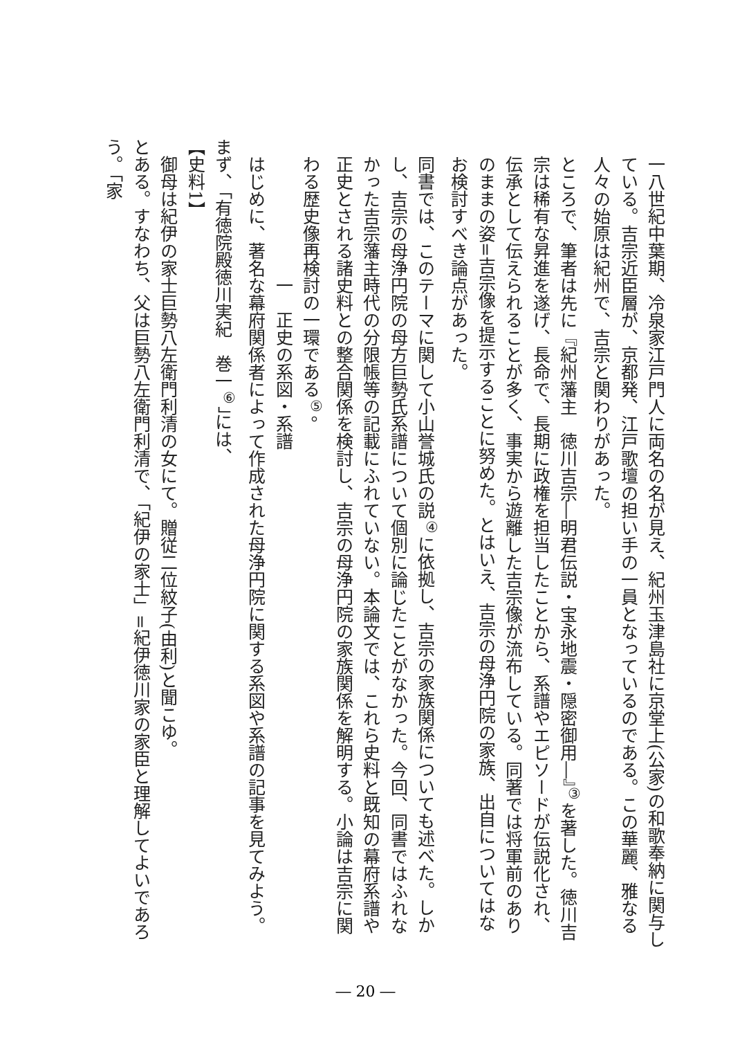一八世紀中葉期、冷泉家江戸門人に両名の名が見え、紀州玉津島社に京堂上(公家)の和歌奉納に関与している。吉宗近臣層が、京都発、江戸歌壇の担い手の一員となっているのである。この華麗、雅なる人々の始原は紀州で、吉宗と関わりがあった。
ところで、筆者は先に『紀州藩主　徳川吉宗―明君伝説・宝永地震・隠密御用―』<sup>③</sup>を著した。徳川吉宗は稀有な昇進を遂げ、長命で、長期に政権を担当したことから、系譜やエピソードが伝説化され、伝承として伝えられることが多く、事実から遊離した吉宗像が流布している。同著では将軍前のありのままの姿=吉宗像を提示することに努めた。とはいえ、吉宗の母浄円院の家族、出自についてはなお検討すべき論点があった。
同書では、このテーマに関して小山誉城氏の説<sup>④</sup>に依拠し、吉宗の家族関係についても述べた。しかし、吉宗の母浄円院の母方巨勢氏系譜について個別に論じたことがなかった。今回、同書ではふれなかった吉宗藩主時代の分限帳等の記載にふれていない。本論文では、これら史料と既知の幕府系譜や正史とされる諸史料との整合関係を検討し、吉宗の母浄円院の家族関係を解明する。小論は吉宗に関わる歴史像再検討の一環である<sup>⑤</sup>。
一　正史の系図・系譜
はじめに、著名な幕府関係者によって作成された母浄円院に関する系図や系譜の記事を見てみよう。
まず、「有徳院殿徳川実紀　巻一<sup>⑥</sup>」には、
【史料1】
御母は紀伊の家士巨勢八左衛門利清の女にて。贈従二位紋子(由利)と聞こゆ。
とある。すなわち、父は巨勢八左衛門利清で、「紀伊の家士」=紀伊徳川家の家臣と理解してよいであろう。「家
― 20 ―